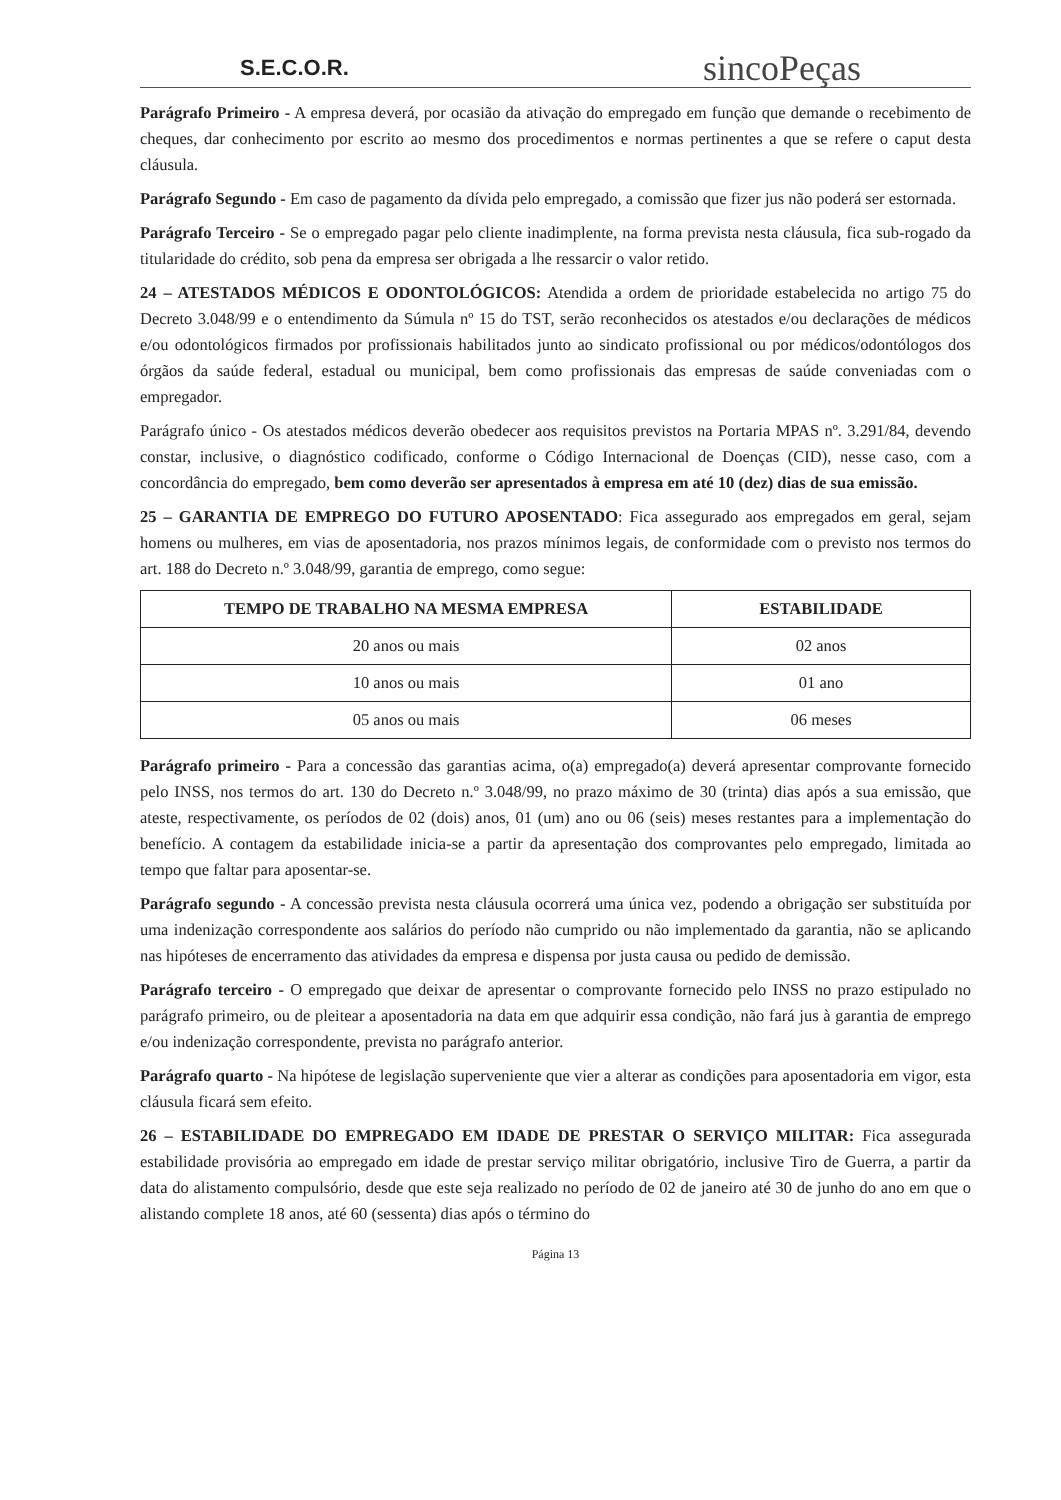S.E.C.O.R.
sincoPeças
Parágrafo Primeiro - A empresa deverá, por ocasião da ativação do empregado em função que demande o recebimento de cheques, dar conhecimento por escrito ao mesmo dos procedimentos e normas pertinentes a que se refere o caput desta cláusula.
Parágrafo Segundo - Em caso de pagamento da dívida pelo empregado, a comissão que fizer jus não poderá ser estornada.
Parágrafo Terceiro - Se o empregado pagar pelo cliente inadimplente, na forma prevista nesta cláusula, fica sub-rogado da titularidade do crédito, sob pena da empresa ser obrigada a lhe ressarcir o valor retido.
24 – ATESTADOS MÉDICOS E ODONTOLÓGICOS: Atendida a ordem de prioridade estabelecida no artigo 75 do Decreto 3.048/99 e o entendimento da Súmula nº 15 do TST, serão reconhecidos os atestados e/ou declarações de médicos e/ou odontológicos firmados por profissionais habilitados junto ao sindicato profissional ou por médicos/odontólogos dos órgãos da saúde federal, estadual ou municipal, bem como profissionais das empresas de saúde conveniadas com o empregador.
Parágrafo único - Os atestados médicos deverão obedecer aos requisitos previstos na Portaria MPAS nº. 3.291/84, devendo constar, inclusive, o diagnóstico codificado, conforme o Código Internacional de Doenças (CID), nesse caso, com a concordância do empregado, bem como deverão ser apresentados à empresa em até 10 (dez) dias de sua emissão.
25 – GARANTIA DE EMPREGO DO FUTURO APOSENTADO: Fica assegurado aos empregados em geral, sejam homens ou mulheres, em vias de aposentadoria, nos prazos mínimos legais, de conformidade com o previsto nos termos do art. 188 do Decreto n.º 3.048/99, garantia de emprego, como segue:
| TEMPO DE TRABALHO NA MESMA EMPRESA | ESTABILIDADE |
| --- | --- |
| 20 anos ou mais | 02 anos |
| 10 anos ou mais | 01 ano |
| 05 anos ou mais | 06 meses |
Parágrafo primeiro - Para a concessão das garantias acima, o(a) empregado(a) deverá apresentar comprovante fornecido pelo INSS, nos termos do art. 130 do Decreto n.º 3.048/99, no prazo máximo de 30 (trinta) dias após a sua emissão, que ateste, respectivamente, os períodos de 02 (dois) anos, 01 (um) ano ou 06 (seis) meses restantes para a implementação do benefício. A contagem da estabilidade inicia-se a partir da apresentação dos comprovantes pelo empregado, limitada ao tempo que faltar para aposentar-se.
Parágrafo segundo - A concessão prevista nesta cláusula ocorrerá uma única vez, podendo a obrigação ser substituída por uma indenização correspondente aos salários do período não cumprido ou não implementado da garantia, não se aplicando nas hipóteses de encerramento das atividades da empresa e dispensa por justa causa ou pedido de demissão.
Parágrafo terceiro - O empregado que deixar de apresentar o comprovante fornecido pelo INSS no prazo estipulado no parágrafo primeiro, ou de pleitear a aposentadoria na data em que adquirir essa condição, não fará jus à garantia de emprego e/ou indenização correspondente, prevista no parágrafo anterior.
Parágrafo quarto - Na hipótese de legislação superveniente que vier a alterar as condições para aposentadoria em vigor, esta cláusula ficará sem efeito.
26 – ESTABILIDADE DO EMPREGADO EM IDADE DE PRESTAR O SERVIÇO MILITAR: Fica assegurada estabilidade provisória ao empregado em idade de prestar serviço militar obrigatório, inclusive Tiro de Guerra, a partir da data do alistamento compulsório, desde que este seja realizado no período de 02 de janeiro até 30 de junho do ano em que o alistando complete 18 anos, até 60 (sessenta) dias após o término do
Página 13